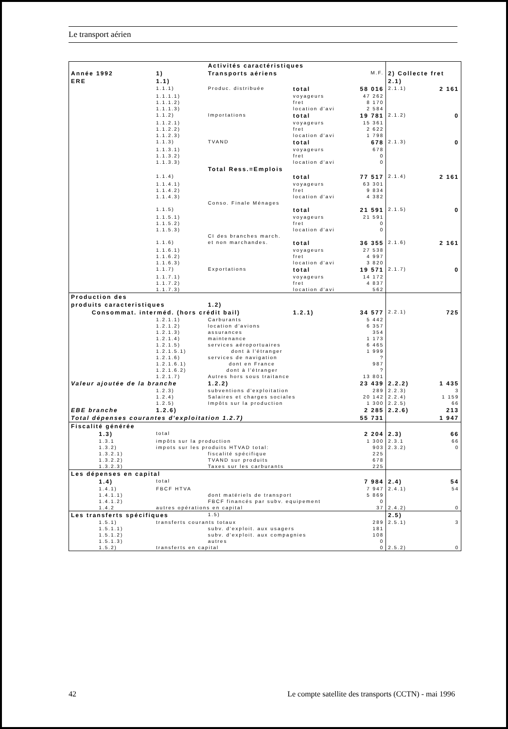Le transport aérien
| | | Activités caractéristiques | | | | |
| Année 1992 | 1) | Transports aériens | | M.F. | 2) Collecte fret | |
| ERE | 1.1) | | | | 2.1) | |
| | 1.1.1) | Produc. distribuée | total | 58 016 | 2.1.1) | 2 161 |
| | 1.1.1.1) | | voyageurs | 47 262 | | |
| | 1.1.1.2) | | fret | 8 170 | | |
| | 1.1.1.3) | | location d'avi | 2 584 | | |
| | 1.1.2) | Importations | total | 19 781 | 2.1.2) | 0 |
| | 1.1.2.1) | | voyageurs | 15 361 | | |
| | 1.1.2.2) | | fret | 2 622 | | |
| | 1.1.2.3) | | location d'avi | 1 798 | | |
| | 1.1.3) | TVAND | total | 678 | 2.1.3) | 0 |
| | 1.1.3.1) | | voyageurs | 678 | | |
| | 1.1.3.2) | | fret | 0 | | |
| | 1.1.3.3) | | location d'avi | 0 | | |
| | | Total Ress.=Emplois | | | | |
| | 1.1.4) | | total | 77 517 | 2.1.4) | 2 161 |
| | 1.1.4.1) | | voyageurs | 63 301 | | |
| | 1.1.4.2) | | fret | 9 834 | | |
| | 1.1.4.3) | | location d'avi | 4 382 | | |
| | | Conso. Finale Ménages | | | | |
| | 1.1.5) | | total | 21 591 | 2.1.5) | 0 |
| | 1.1.5.1) | | voyageurs | 21 591 | | |
| | 1.1.5.2) | | fret | 0 | | |
| | 1.1.5.3) | | location d'avi | 0 | | |
| | | CI des branches march. | | | | |
| | 1.1.6) | et non marchandes. | total | 36 355 | 2.1.6) | 2 161 |
| | 1.1.6.1) | | voyageurs | 27 538 | | |
| | 1.1.6.2) | | fret | 4 997 | | |
| | 1.1.6.3) | | location d'avi | 3 820 | | |
| | 1.1.7) | Exportations | total | 19 571 | 2.1.7) | 0 |
| | 1.1.7.1) | | voyageurs | 14 172 | | |
| | 1.1.7.2) | | fret | 4 837 | | |
| | 1.1.7.3) | | location d'avi | 562 | | |
| Production des | | | | | | |
| produits caracteristiques | | 1.2) | | | | |
| Consommat. interméd. (hors crédit bail) | | | 1.2.1) | 34 577 | 2.2.1) | 725 |
| | 1.2.1.1) | Carburants | | 5 442 | | |
| | 1.2.1.2) | location d'avions | | 6 357 | | |
| | 1.2.1.3) | assurances | | 354 | | |
| | 1.2.1.4) | maintenance | | 1 173 | | |
| | 1.2.1.5) | services aéroportuaires | | 6 465 | | |
| | 1.2.1.5.1) | dont à l'étranger | | 1 999 | | |
| | 1.2.1.6) | services de navigation | | ? | | |
| | 1.2.1.6.1) | dont en France | | 987 | | |
| | 1.2.1.6.2) | dont à l'étranger | | ? | | |
| | 1.2.1.7) | Autres hors sous traitance | | 13 801 | | |
| Valeur ajoutée de la branche | | 1.2.2) | | 23 439 | 2.2.2) | 1 435 |
| | 1.2.3) | subventions d'exploitation | | 289 | 2.2.3) | 3 |
| | 1.2.4) | Salaires et charges sociales | | 20 142 | 2.2.4) | 1 159 |
| | 1.2.5) | Impôts sur la production | | 1 300 | 2.2.5) | 66 |
| EBE branche | 1.2.6) | | | 2 285 | 2.2.6) | 213 |
| Total dépenses courantes d'exploitation 1.2.7) | | | | 55 731 | | 1 947 |
| Fiscalité générée | | | | | | |
| 1.3) | total | | | 2 204 | 2.3) | 66 |
| 1.3.1 | impôts sur la production | | | 1 300 | 2.3.1 | 66 |
| 1.3.2) | impots sur les produits HTVAD total: | | | 903 | 2.3.2) | 0 |
| 1.3.2.1) | | fiscalité spécifique | | 225 | | |
| 1.3.2.2) | | TVAND sur produits | | 678 | | |
| 1.3.2.3) | | Taxes sur les carburants | | 225 | | |
| Les dépenses en capital | | | | | | |
| 1.4) | total | | | 7 984 | 2.4) | 54 |
| 1.4.1) | FBCF HTVA | | | 7 947 | 2.4.1) | 54 |
| 1.4.1.1) | | dont matériels de transport | | 5 869 | | |
| 1.4.1.2) | | FBCF financés par subv. equipement | | 0 | | |
| 1.4.2 | autres opérations en capital | | | 37 | 2.4.2) | 0 |
| Les transferts spécifiques | | 1.5) | | | 2.5) | |
| 1.5.1) | transferts courants totaux | | | 289 | 2.5.1) | 3 |
| 1.5.1.1) | | subv. d'exploit. aux usagers | | 181 | | |
| 1.5.1.2) | | subv. d'exploit. aux compagnies | | 108 | | |
| 1.5.1.3) | | autres | | 0 | | |
| 1.5.2) | transferts en capital | | | 0 | 2.5.2) | 0 |
42 Le compte satellite des transports (CCTN) - mai 1996